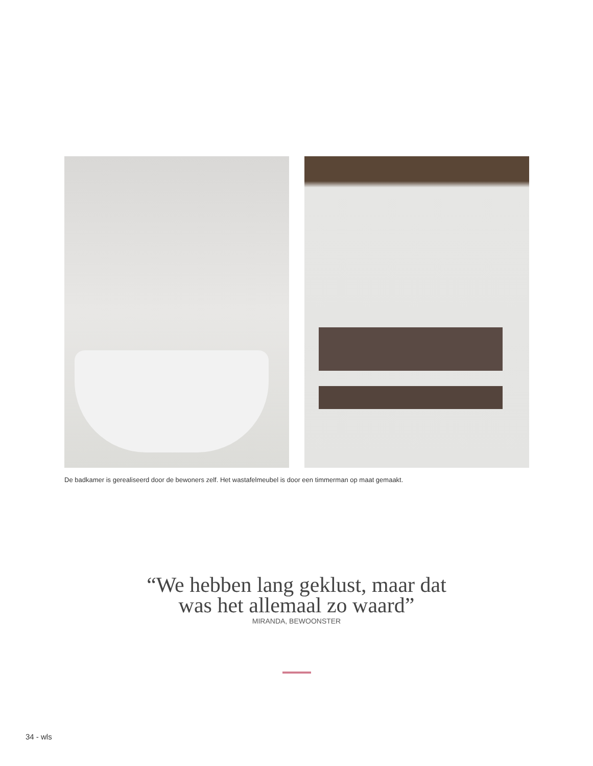De badkamer is gerealiseerd door de bewoners zelf. Het wastafelmeubel is door een timmerman op maat gemaakt.
“We hebben lang geklust, maar dat
was het allemaal zo waard”
MIRANDA, BEWOONSTER
34 - wls